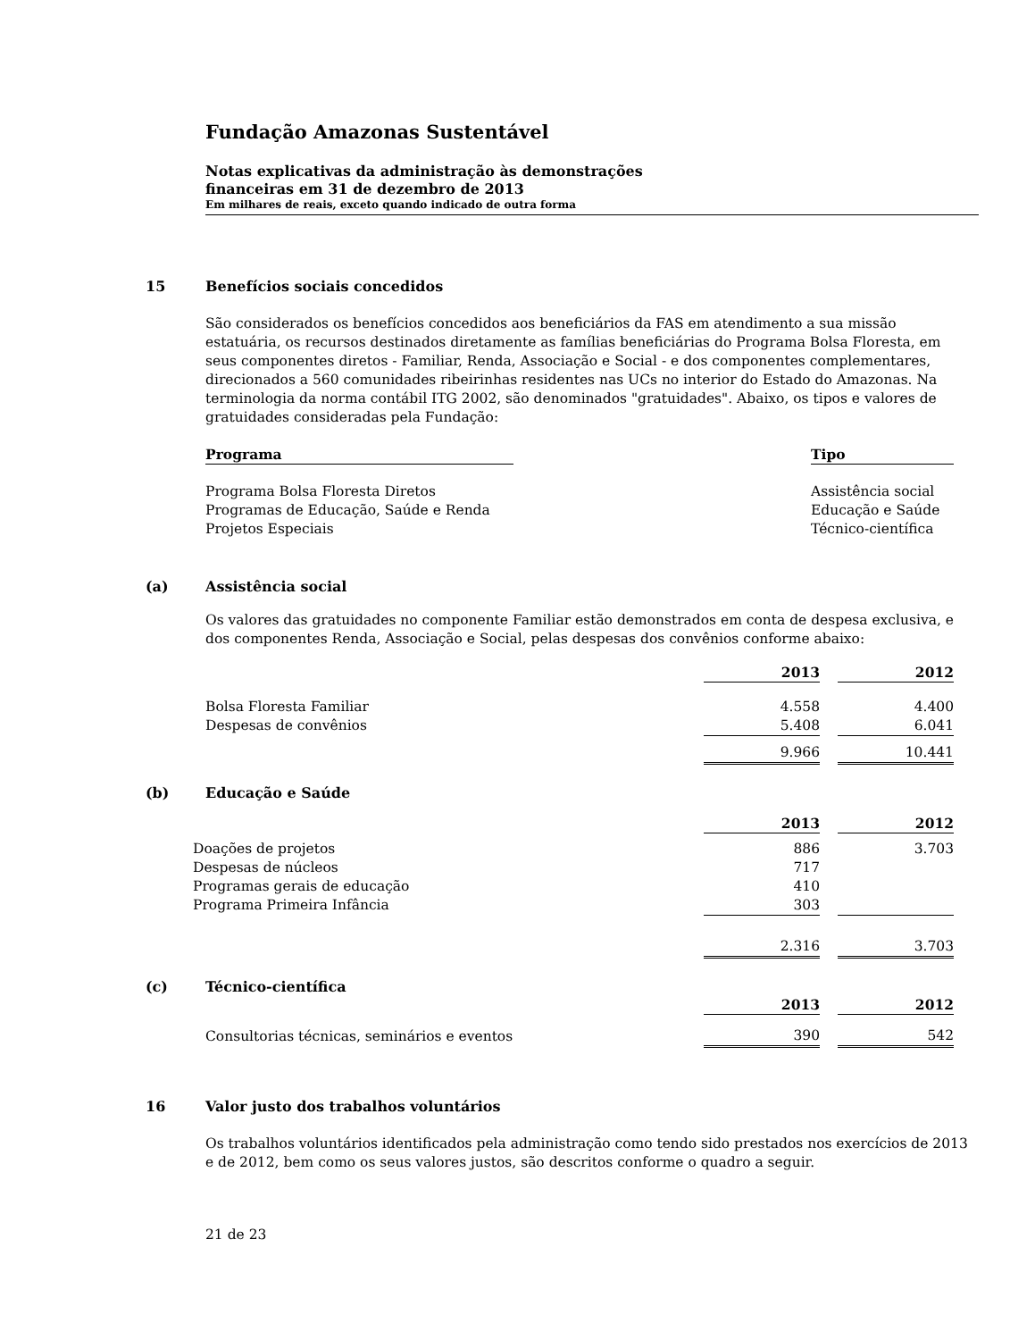Fundação Amazonas Sustentável
Notas explicativas da administração às demonstrações
financeiras em 31 de dezembro de 2013
Em milhares de reais, exceto quando indicado de outra forma
15 Benefícios sociais concedidos
São considerados os benefícios concedidos aos beneficiários da FAS em atendimento a sua missão estatuária, os recursos destinados diretamente as famílias beneficiárias do Programa Bolsa Floresta, em seus componentes diretos - Familiar, Renda, Associação e Social - e dos componentes complementares, direcionados a 560 comunidades ribeirinhas residentes nas UCs no interior do Estado do Amazonas. Na terminologia da norma contábil ITG 2002, são denominados "gratuidades". Abaixo, os tipos e valores de gratuidades consideradas pela Fundação:
| Programa | | Tipo |
| --- | --- | --- |
| Programa Bolsa Floresta Diretos | | Assistência social |
| Programas de Educação, Saúde e Renda | | Educação e Saúde |
| Projetos Especiais | | Técnico-científica |
(a) Assistência social
Os valores das gratuidades no componente Familiar estão demonstrados em conta de despesa exclusiva, e dos componentes Renda, Associação e Social, pelas despesas dos convênios conforme abaixo:
| | 2013 | | 2012 |
| Bolsa Floresta Familiar | 4.558 | | 4.400 |
| Despesas de convênios | 5.408 | | 6.041 |
| | 9.966 | | 10.441 |
(b) Educação e Saúde
| | 2013 | | 2012 |
| Doações de projetos | 886 | | 3.703 |
| Despesas de núcleos | 717 | | |
| Programas gerais de educação | 410 | | |
| Programa Primeira Infância | 303 | | |
| | 2.316 | | 3.703 |
(c) Técnico-científica
| | 2013 | | 2012 |
| Consultorias técnicas, seminários e eventos | 390 | | 542 |
16 Valor justo dos trabalhos voluntários
Os trabalhos voluntários identificados pela administração como tendo sido prestados nos exercícios de 2013 e de 2012, bem como os seus valores justos, são descritos conforme o quadro a seguir.
21 de 23